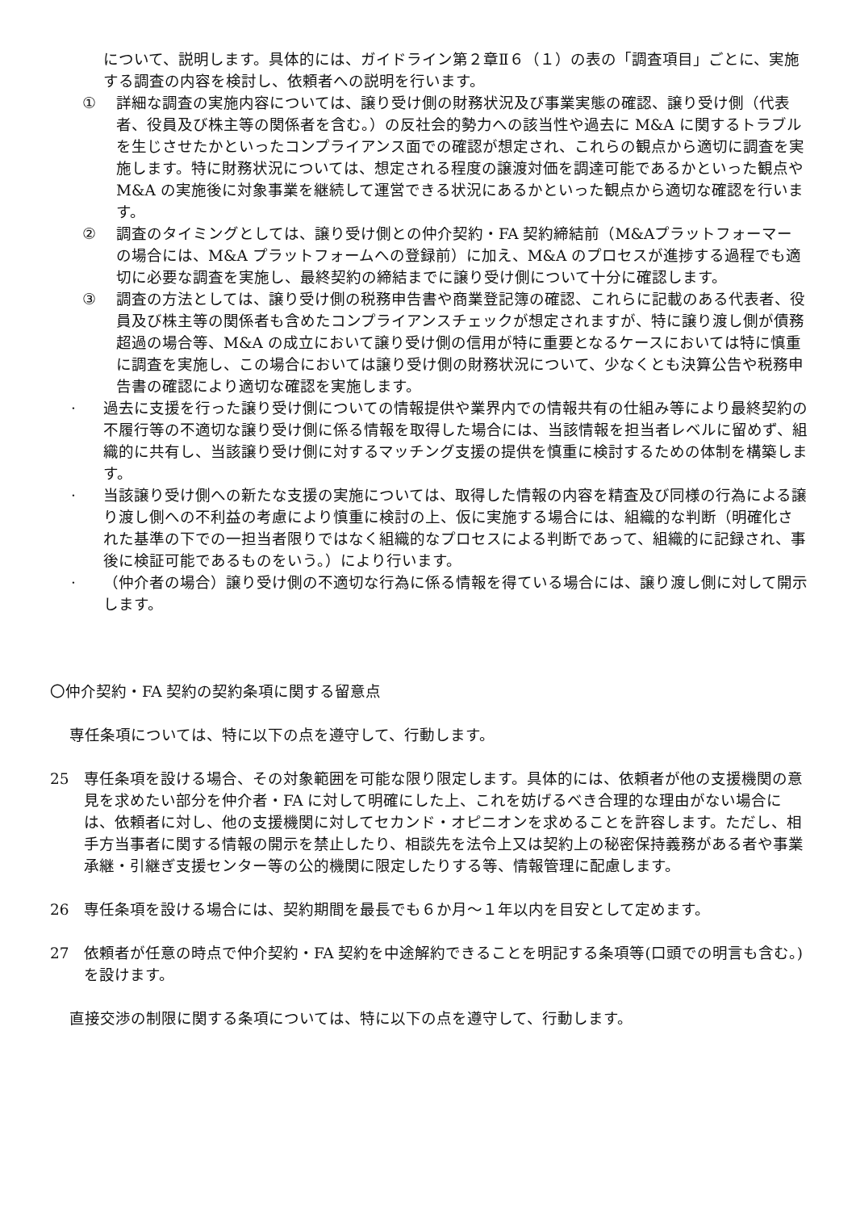について、説明します。具体的には、ガイドライン第２章Ⅱ６（１）の表の「調査項目」ごとに、実施する調査の内容を検討し、依頼者への説明を行います。
① 詳細な調査の実施内容については、譲り受け側の財務状況及び事業実態の確認、譲り受け側（代表者、役員及び株主等の関係者を含む。）の反社会的勢力への該当性や過去に M&A に関するトラブルを生じさせたかといったコンプライアンス面での確認が想定され、これらの観点から適切に調査を実施します。特に財務状況については、想定される程度の譲渡対価を調達可能であるかといった観点やM&A の実施後に対象事業を継続して運営できる状況にあるかといった観点から適切な確認を行います。
② 調査のタイミングとしては、譲り受け側との仲介契約・FA 契約締結前（M&Aプラットフォーマーの場合には、M&A プラットフォームへの登録前）に加え、M&A のプロセスが進捗する過程でも適切に必要な調査を実施し、最終契約の締結までに譲り受け側について十分に確認します。
③ 調査の方法としては、譲り受け側の税務申告書や商業登記簿の確認、これらに記載のある代表者、役員及び株主等の関係者も含めたコンプライアンスチェックが想定されますが、特に譲り渡し側が債務超過の場合等、M&A の成立において譲り受け側の信用が特に重要となるケースにおいては特に慎重に調査を実施し、この場合においては譲り受け側の財務状況について、少なくとも決算公告や税務申告書の確認により適切な確認を実施します。
· 過去に支援を行った譲り受け側についての情報提供や業界内での情報共有の仕組み等により最終契約の不履行等の不適切な譲り受け側に係る情報を取得した場合には、当該情報を担当者レベルに留めず、組織的に共有し、当該譲り受け側に対するマッチング支援の提供を慎重に検討するための体制を構築します。
· 当該譲り受け側への新たな支援の実施については、取得した情報の内容を精査及び同様の行為による譲り渡し側への不利益の考慮により慎重に検討の上、仮に実施する場合には、組織的な判断（明確化された基準の下での一担当者限りではなく組織的なプロセスによる判断であって、組織的に記録され、事後に検証可能であるものをいう。）により行います。
· （仲介者の場合）譲り受け側の不適切な行為に係る情報を得ている場合には、譲り渡し側に対して開示します。
〇仲介契約・FA 契約の契約条項に関する留意点
専任条項については、特に以下の点を遵守して、行動します。
25 専任条項を設ける場合、その対象範囲を可能な限り限定します。具体的には、依頼者が他の支援機関の意見を求めたい部分を仲介者・FA に対して明確にした上、これを妨げるべき合理的な理由がない場合には、依頼者に対し、他の支援機関に対してセカンド・オピニオンを求めることを許容します。ただし、相手方当事者に関する情報の開示を禁止したり、相談先を法令上又は契約上の秘密保持義務がある者や事業承継・引継ぎ支援センター等の公的機関に限定したりする等、情報管理に配慮します。
26 専任条項を設ける場合には、契約期間を最長でも６か月～１年以内を目安として定めます。
27 依頼者が任意の時点で仲介契約・FA 契約を中途解約できることを明記する条項等(口頭での明言も含む。)を設けます。
直接交渉の制限に関する条項については、特に以下の点を遵守して、行動します。